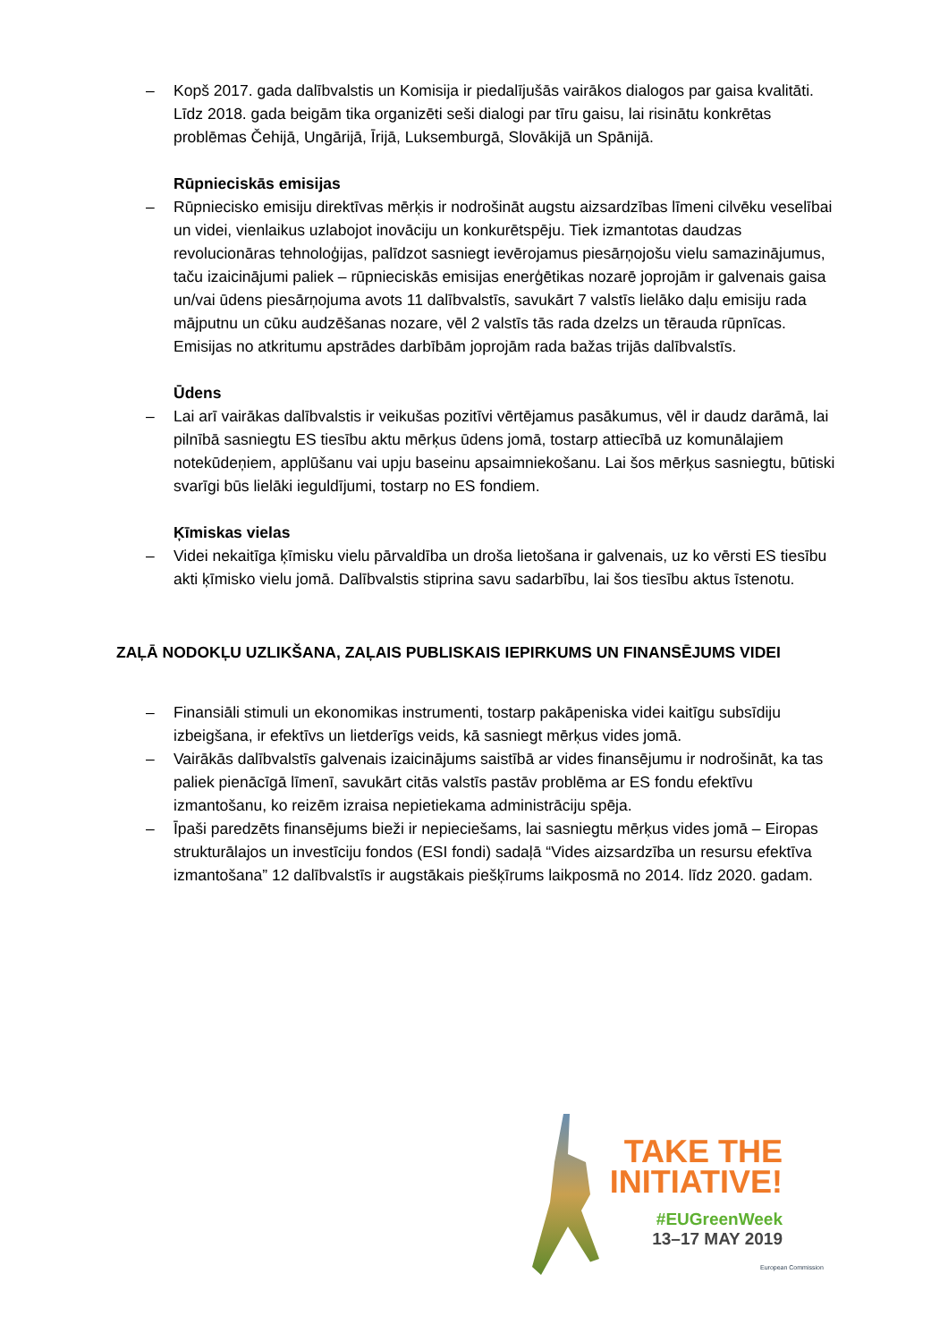– Kopš 2017. gada dalībvalstis un Komisija ir piedalījušās vairākos dialogos par gaisa kvalitāti. Līdz 2018. gada beigām tika organizēti seši dialogi par tīru gaisu, lai risinātu konkrētas problēmas Čehijā, Ungārijā, Īrijā, Luksemburgā, Slovākijā un Spānijā.
Rūpnieciskās emisijas
– Rūpniecisko emisiju direktīvas mērķis ir nodrošināt augstu aizsardzības līmeni cilvēku veselībai un videi, vienlaikus uzlabojot inovāciju un konkurētspēju. Tiek izmantotas daudzas revolucionāras tehnoloģijas, palīdzot sasniegt ievērojamus piesārņojošu vielu samazinājumus, taču izaicinājumi paliek – rūpnieciskās emisijas enerģētikas nozarē joprojām ir galvenais gaisa un/vai ūdens piesārņojuma avots 11 dalībvalstīs, savukārt 7 valstīs lielāko daļu emisiju rada mājputnu un cūku audzēšanas nozare, vēl 2 valstīs tās rada dzelzs un tērauda rūpnīcas. Emisijas no atkritumu apstrādes darbībām joprojām rada bažas trijās dalībvalstīs.
Ūdens
– Lai arī vairākas dalībvalstis ir veikušas pozitīvi vērtējamus pasākumus, vēl ir daudz darāmā, lai pilnībā sasniegtu ES tiesību aktu mērķus ūdens jomā, tostarp attiecībā uz komunālajiem notekūdeņiem, applūšanu vai upju baseinu apsaimniekošanu. Lai šos mērķus sasniegtu, būtiski svarīgi būs lielāki ieguldījumi, tostarp no ES fondiem.
Ķīmiskas vielas
– Videi nekaitīga ķīmisku vielu pārvaldība un droša lietošana ir galvenais, uz ko vērsti ES tiesību akti ķīmisko vielu jomā. Dalībvalstis stiprina savu sadarbību, lai šos tiesību aktus īstenotu.
ZAĻĀ NODOKĻU UZLIKŠANA, ZAĻAIS PUBLISKAIS IEPIRKUMS UN FINANSĒJUMS VIDEI
– Finansiāli stimuli un ekonomikas instrumenti, tostarp pakāpeniska videi kaitīgu subsīdiju izbeigšana, ir efektīvs un lietderīgs veids, kā sasniegt mērķus vides jomā.
– Vairākās dalībvalstīs galvenais izaicinājums saistībā ar vides finansējumu ir nodrošināt, ka tas paliek pienācīgā līmenī, savukārt citās valstīs pastāv problēma ar ES fondu efektīvu izmantošanu, ko reizēm izraisa nepietiekama administrāciju spēja.
– Īpaši paredzēts finansējums bieži ir nepieciešams, lai sasniegtu mērķus vides jomā – Eiropas strukturālajos un investīciju fondos (ESI fondi) sadaļā “Vides aizsardzība un resursu efektīva izmantošana” 12 dalībvalstīs ir augstākais piešķīrums laikposmā no 2014. līdz 2020. gadam.
TAKE THE
INITIATIVE!
#EUGreenWeek
13–17 MAY 2019
European Commission